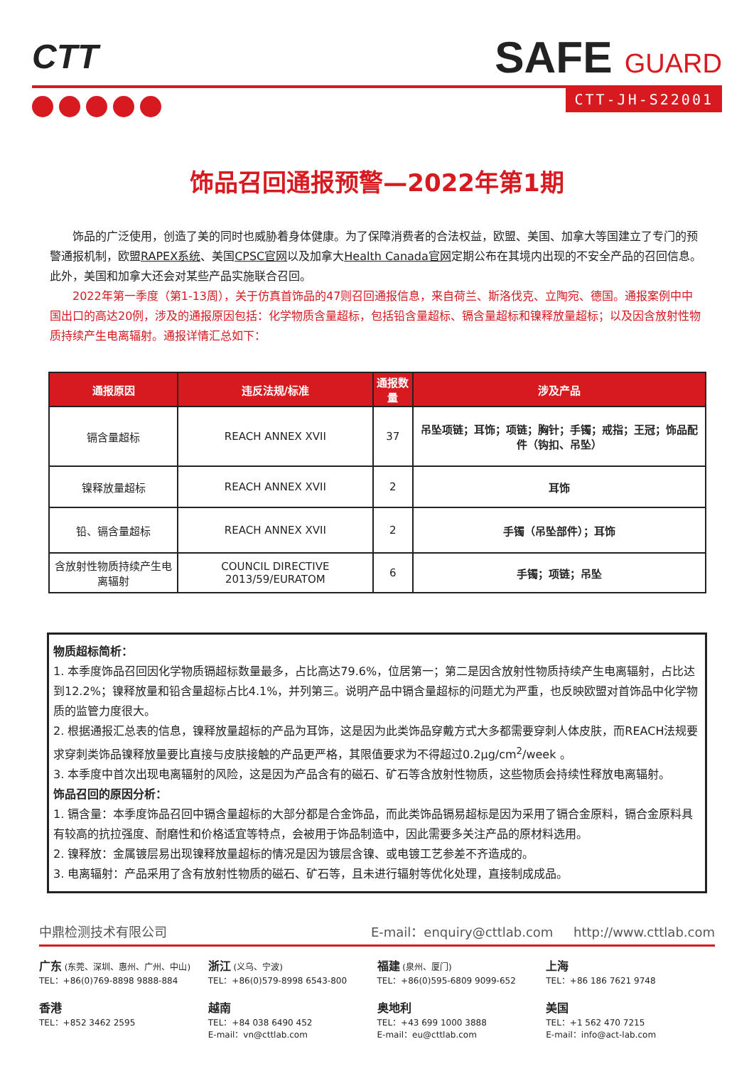CTT SAFE GUARD
CTT-JH-S22001
饰品召回通报预警—2022年第1期
饰品的广泛使用，创造了美的同时也威胁着身体健康。为了保障消费者的合法权益，欧盟、美国、加拿大等国建立了专门的预警通报机制，欧盟RAPEX系统、美国CPSC官网以及加拿大Health Canada官网定期公布在其境内出现的不安全产品的召回信息。此外，美国和加拿大还会对某些产品实施联合召回。
2022年第一季度（第1-13周），关于仿真首饰品的47则召回通报信息，来自荷兰、斯洛伐克、立陶宛、德国。通报案例中中国出口的高达20例，涉及的通报原因包括：化学物质含量超标，包括铅含量超标、镉含量超标和镍释放量超标；以及因含放射性物质持续产生电离辐射。通报详情汇总如下：
| 通报原因 | 违反法规/标准 | 通报数量 | 涉及产品 |
| --- | --- | --- | --- |
| 镉含量超标 | REACH ANNEX XVII | 37 | 吊坠项链；耳饰；项链；胸针；手镯；戒指；王冠；饰品配件（钩扣、吊坠） |
| 镍释放量超标 | REACH ANNEX XVII | 2 | 耳饰 |
| 铅、镉含量超标 | REACH ANNEX XVII | 2 | 手镯（吊坠部件）；耳饰 |
| 含放射性物质持续产生电离辐射 | COUNCIL DIRECTIVE 2013/59/EURATOM | 6 | 手镯；项链；吊坠 |
物质超标简析：
1. 本季度饰品召回因化学物质镉超标数量最多，占比高达79.6%，位居第一；第二是因含放射性物质持续产生电离辐射，占比达到12.2%；镍释放量和铅含量超标占比4.1%，并列第三。说明产品中镉含量超标的问题尤为严重，也反映欧盟对首饰品中化学物质的监管力度很大。
2. 根据通报汇总表的信息，镍释放量超标的产品为耳饰，这是因为此类饰品穿戴方式大多都需要穿刺人体皮肤，而REACH法规要求穿刺类饰品镍释放量要比直接与皮肤接触的产品更严格，其限值要求为不得超过0.2μg/cm<sup>2</sup>/week 。
3. 本季度中首次出现电离辐射的风险，这是因为产品含有的磁石、矿石等含放射性物质，这些物质会持续性释放电离辐射。
饰品召回的原因分析：
1. 镉含量：本季度饰品召回中镉含量超标的大部分都是合金饰品，而此类饰品镉易超标是因为采用了镉合金原料，镉合金原料具有较高的抗拉强度、耐磨性和价格适宜等特点，会被用于饰品制造中，因此需要多关注产品的原材料选用。
2. 镍释放：金属镀层易出现镍释放量超标的情况是因为镀层含镍、或电镀工艺参差不齐造成的。
3. 电离辐射：产品采用了含有放射性物质的磁石、矿石等，且未进行辐射等优化处理，直接制成成品。
中鼎检测技术有限公司 E-mail：enquiry@cttlab.com http://www.cttlab.com
广东 (东莞、深圳、惠州、广州、中山)
TEL：+86(0)769-8898 9888-884
浙江 (义乌、宁波)
TEL：+86(0)579-8998 6543-800
福建 (泉州、厦门)
TEL：+86(0)595-6809 9099-652
上海
TEL：+86 186 7621 9748
香港
TEL：+852 3462 2595
越南
TEL：+84 038 6490 452
E-mail：vn@cttlab.com
奥地利
TEL：+43 699 1000 3888
E-mail：eu@cttlab.com
美国
TEL：+1 562 470 7215
E-mail：info@act-lab.com